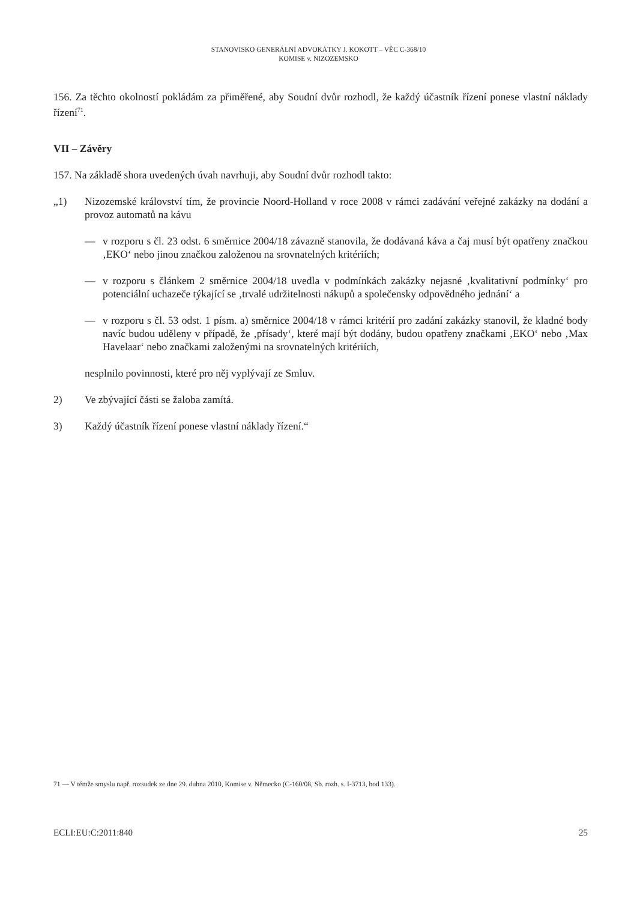STANOVISKO GENERÁLNÍ ADVOKÁTKY J. KOKOTT – VĚC C-368/10
KOMISE v. NIZOZEMSKO
156. Za těchto okolností pokládám za přiměřené, aby Soudní dvůr rozhodl, že každý účastník řízení ponese vlastní náklady řízení<sup>71</sup>.
VII – Závěry
157. Na základě shora uvedených úvah navrhuji, aby Soudní dvůr rozhodl takto:
„1) Nizozemské království tím, že provincie Noord-Holland v roce 2008 v rámci zadávání veřejné zakázky na dodání a provoz automatů na kávu
— v rozporu s čl. 23 odst. 6 směrnice 2004/18 závazně stanovila, že dodávaná káva a čaj musí být opatřeny značkou ‚EKO‘ nebo jinou značkou založenou na srovnatelných kritériích;
— v rozporu s článkem 2 směrnice 2004/18 uvedla v podmínkách zakázky nejasné ‚kvalitativní podmínky‘ pro potenciální uchazeče týkající se ‚trvalé udržitelnosti nákupů a společensky odpovědného jednání‘ a
— v rozporu s čl. 53 odst. 1 písm. a) směrnice 2004/18 v rámci kritérií pro zadání zakázky stanovil, že kladné body navíc budou uděleny v případě, že ‚přísady‘, které mají být dodány, budou opatřeny značkami ‚EKO‘ nebo ‚Max Havelaar‘ nebo značkami založenými na srovnatelných kritériích,
nesplnilo povinnosti, které pro něj vyplývají ze Smluv.
2) Ve zbývající části se žaloba zamítá.
3) Každý účastník řízení ponese vlastní náklady řízení.“
71 — V témže smyslu např. rozsudek ze dne 29. dubna 2010, Komise v. Německo (C-160/08, Sb. rozh. s. I-3713, bod 133).
ECLI:EU:C:2011:840 25